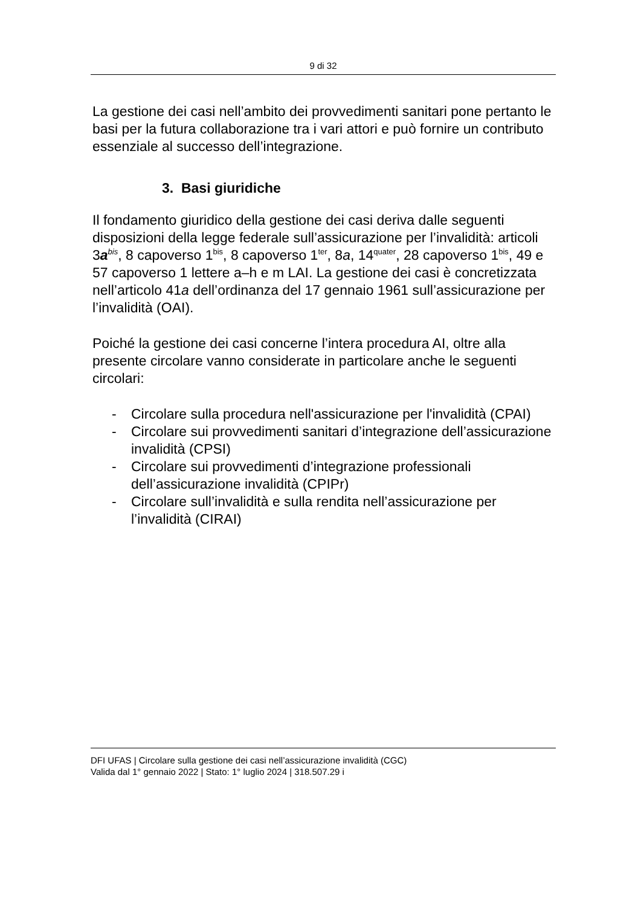9 di 32
La gestione dei casi nell’ambito dei provvedimenti sanitari pone pertanto le basi per la futura collaborazione tra i vari attori e può fornire un contributo essenziale al successo dell’integrazione.
3. Basi giuridiche
Il fondamento giuridico della gestione dei casi deriva dalle seguenti disposizioni della legge federale sull’assicurazione per l’invalidità: articoli 3a<sup>bis</sup>, 8 capoverso 1<sup>bis</sup>, 8 capoverso 1<sup>ter</sup>, 8a, 14<sup>quater</sup>, 28 capoverso 1<sup>bis</sup>, 49 e 57 capoverso 1 lettere a–h e m LAI. La gestione dei casi è concretizzata nell’articolo 41a dell’ordinanza del 17 gennaio 1961 sull’assicurazione per l’invalidità (OAI).
Poiché la gestione dei casi concerne l’intera procedura AI, oltre alla presente circolare vanno considerate in particolare anche le seguenti circolari:
- Circolare sulla procedura nell'assicurazione per l'invalidità (CPAI)
- Circolare sui provvedimenti sanitari d’integrazione dell’assicurazione invalidità (CPSI)
- Circolare sui provvedimenti d’integrazione professionali dell’assicurazione invalidità (CPIPr)
- Circolare sull’invalidità e sulla rendita nell’assicurazione per l’invalidità (CIRAI)
DFI UFAS | Circolare sulla gestione dei casi nell’assicurazione invalidità (CGC)
Valida dal 1° gennaio 2022 | Stato: 1° luglio 2024 | 318.507.29 i